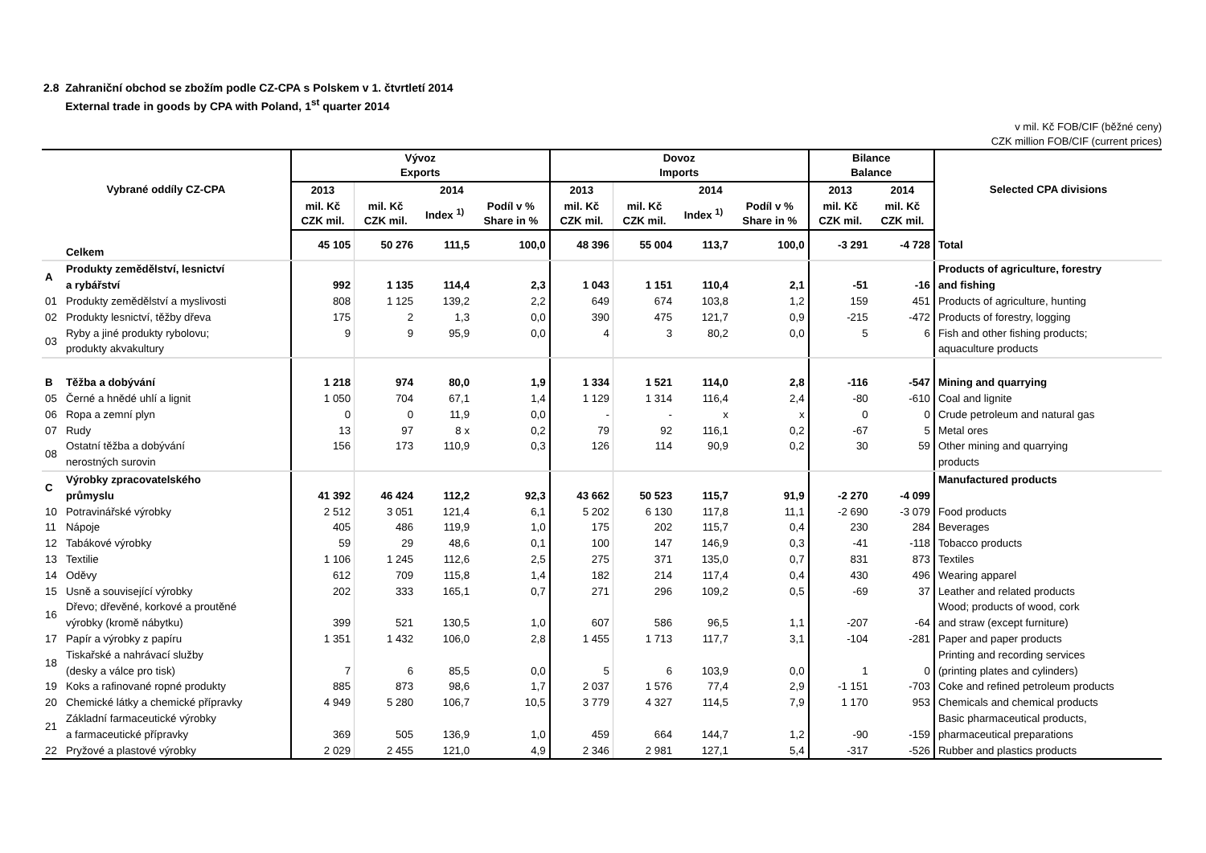2.8 Zahraniční obchod se zbožím podle CZ-CPA s Polskem v 1. čtvrtletí 2014
External trade in goods by CPA with Poland, 1<sup>st</sup> quarter 2014
v mil. Kč FOB/CIF (běžné ceny)
CZK million FOB/CIF (current prices)
| Vybrané oddíly CZ-CPA | | Vývoz Exports | | | | Dovoz Imports | | | | Bilance Balance | | Selected CPA divisions |
| --- | --- | --- | --- | --- | --- | --- | --- | --- | --- | --- | --- | --- |
| | | 2013 | 2014 | | | 2013 | 2014 | | | 2013 | 2014 | |
| | | mil. Kč CZK mil. | mil. Kč CZK mil. | Index <sup>1)</sup> | Podíl v % Share in % | mil. Kč CZK mil. | mil. Kč CZK mil. | Index <sup>1)</sup> | Podíl v % Share in % | mil. Kč CZK mil. | mil. Kč CZK mil. | |
| | Celkem | 45 105 | 50 276 | 111,5 | 100,0 | 48 396 | 55 004 | 113,7 | 100,0 | -3 291 | -4 728 | Total |
| A | Produkty zemědělství, lesnictví a rybářství | 992 | 1 135 | 114,4 | 2,3 | 1 043 | 1 151 | 110,4 | 2,1 | -51 | -16 | Products of agriculture, forestry and fishing |
| 01 | Produkty zemědělství a myslivosti | 808 | 1 125 | 139,2 | 2,2 | 649 | 674 | 103,8 | 1,2 | 159 | 451 | Products of agriculture, hunting |
| 02 | Produkty lesnictví, těžby dřeva | 175 | 2 | 1,3 | 0,0 | 390 | 475 | 121,7 | 0,9 | -215 | -472 | Products of forestry, logging |
| 03 | Ryby a jiné produkty rybolovu; produkty akvakultury | 9 | 9 | 95,9 | 0,0 | 4 | 3 | 80,2 | 0,0 | 5 | 6 | Fish and other fishing products; aquaculture products |
| B | Těžba a dobývání | 1 218 | 974 | 80,0 | 1,9 | 1 334 | 1 521 | 114,0 | 2,8 | -116 | -547 | Mining and quarrying |
| 05 | Černé a hnědé uhlí a lignit | 1 050 | 704 | 67,1 | 1,4 | 1 129 | 1 314 | 116,4 | 2,4 | -80 | -610 | Coal and lignite |
| 06 | Ropa a zemní plyn | 0 | 0 | 11,9 | 0,0 | - | - | x | x | 0 | 0 | Crude petroleum and natural gas |
| 07 | Rudy | 13 | 97 | 8 x | 0,2 | 79 | 92 | 116,1 | 0,2 | -67 | 5 | Metal ores |
| 08 | Ostatní těžba a dobývání nerostných surovin | 156 | 173 | 110,9 | 0,3 | 126 | 114 | 90,9 | 0,2 | 30 | 59 | Other mining and quarrying products |
| C | Výrobky zpracovatelského průmyslu | 41 392 | 46 424 | 112,2 | 92,3 | 43 662 | 50 523 | 115,7 | 91,9 | -2 270 | -4 099 | Manufactured products |
| 10 | Potravinářské výrobky | 2 512 | 3 051 | 121,4 | 6,1 | 5 202 | 6 130 | 117,8 | 11,1 | -2 690 | -3 079 | Food products |
| 11 | Nápoje | 405 | 486 | 119,9 | 1,0 | 175 | 202 | 115,7 | 0,4 | 230 | 284 | Beverages |
| 12 | Tabákové výrobky | 59 | 29 | 48,6 | 0,1 | 100 | 147 | 146,9 | 0,3 | -41 | -118 | Tobacco products |
| 13 | Textilie | 1 106 | 1 245 | 112,6 | 2,5 | 275 | 371 | 135,0 | 0,7 | 831 | 873 | Textiles |
| 14 | Oděvy | 612 | 709 | 115,8 | 1,4 | 182 | 214 | 117,4 | 0,4 | 430 | 496 | Wearing apparel |
| 15 | Usně a související výrobky | 202 | 333 | 165,1 | 0,7 | 271 | 296 | 109,2 | 0,5 | -69 | 37 | Leather and related products |
| 16 | Dřevo; dřevěné, korkové a proutěné výrobky (kromě nábytku) | 399 | 521 | 130,5 | 1,0 | 607 | 586 | 96,5 | 1,1 | -207 | -64 | Wood; products of wood, cork and straw (except furniture) |
| 17 | Papír a výrobky z papíru | 1 351 | 1 432 | 106,0 | 2,8 | 1 455 | 1 713 | 117,7 | 3,1 | -104 | -281 | Paper and paper products |
| 18 | Tiskařské a nahrávací služby (desky a válce pro tisk) | 7 | 6 | 85,5 | 0,0 | 5 | 6 | 103,9 | 0,0 | 1 | 0 | Printing and recording services (printing plates and cylinders) |
| 19 | Koks a rafinované ropné produkty | 885 | 873 | 98,6 | 1,7 | 2 037 | 1 576 | 77,4 | 2,9 | -1 151 | -703 | Coke and refined petroleum products |
| 20 | Chemické látky a chemické přípravky | 4 949 | 5 280 | 106,7 | 10,5 | 3 779 | 4 327 | 114,5 | 7,9 | 1 170 | 953 | Chemicals and chemical products |
| 21 | Základní farmaceutické výrobky a farmaceutické přípravky | 369 | 505 | 136,9 | 1,0 | 459 | 664 | 144,7 | 1,2 | -90 | -159 | Basic pharmaceutical products, pharmaceutical preparations |
| 22 | Pryžové a plastové výrobky | 2 029 | 2 455 | 121,0 | 4,9 | 2 346 | 2 981 | 127,1 | 5,4 | -317 | -526 | Rubber and plastics products |